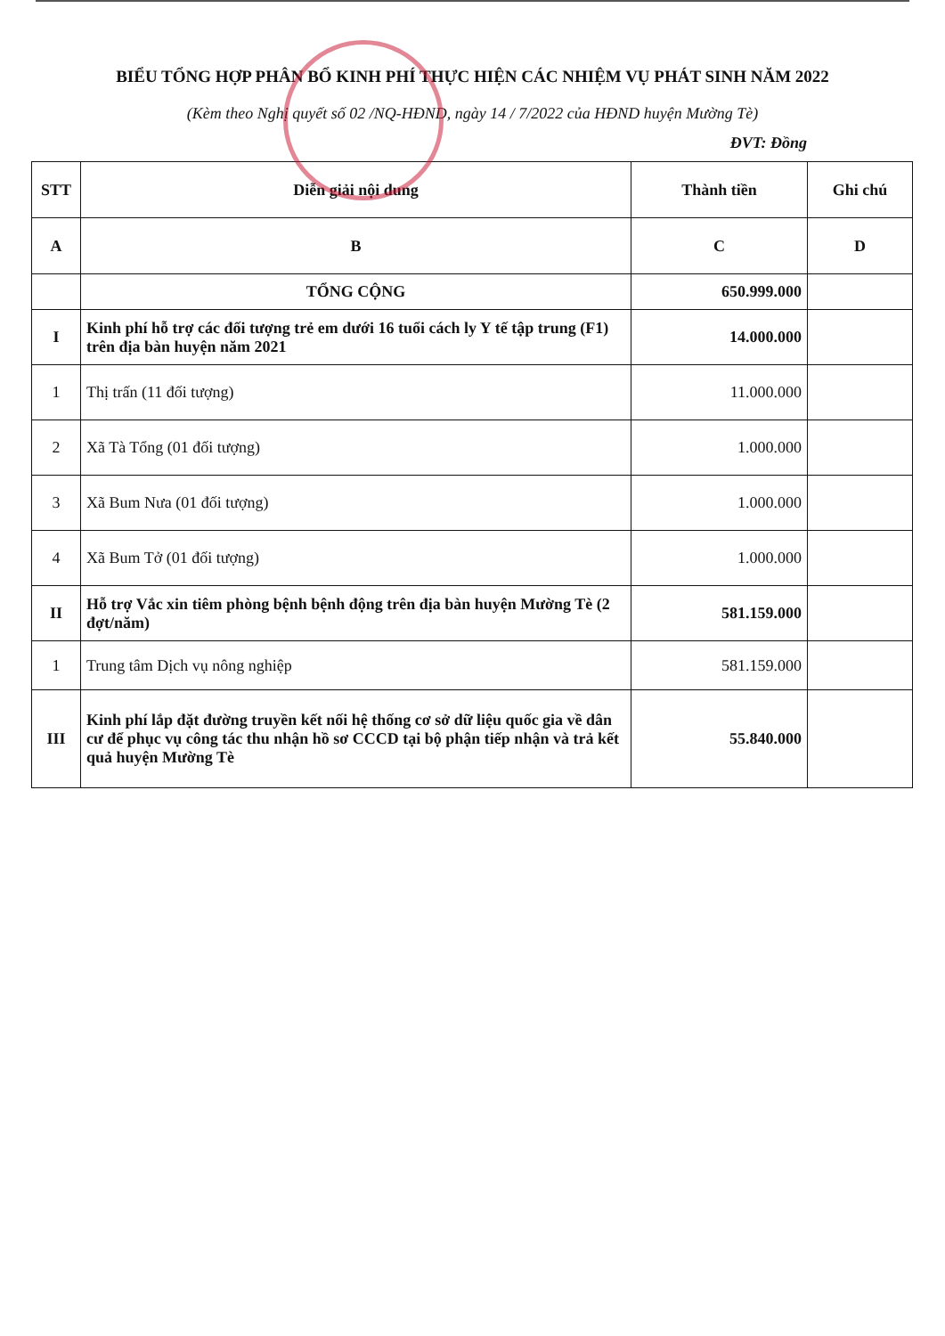BIỂU TỔNG HỢP PHÂN BỔ KINH PHÍ THỰC HIỆN CÁC NHIỆM VỤ PHÁT SINH NĂM 2022
(Kèm theo Nghị quyết số 02 /NQ-HĐND, ngày 14 / 7/2022 của HĐND huyện Mường Tè)
ĐVT: Đồng
| STT | Diễn giải nội dung | Thành tiền | Ghi chú |
| --- | --- | --- | --- |
| A | B | C | D |
| | TỔNG CỘNG | 650.999.000 | |
| I | Kinh phí hỗ trợ các đối tượng trẻ em dưới 16 tuổi cách ly Y tế tập trung (F1) trên địa bàn huyện năm 2021 | 14.000.000 | |
| 1 | Thị trấn (11 đối tượng) | 11.000.000 | |
| 2 | Xã Tà Tổng (01 đối tượng) | 1.000.000 | |
| 3 | Xã Bum Nưa (01 đối tượng) | 1.000.000 | |
| 4 | Xã Bum Tở (01 đối tượng) | 1.000.000 | |
| II | Hỗ trợ Vắc xin tiêm phòng bệnh bệnh động trên địa bàn huyện Mường Tè (2 đợt/năm) | 581.159.000 | |
| 1 | Trung tâm Dịch vụ nông nghiệp | 581.159.000 | |
| III | Kinh phí lắp đặt đường truyền kết nối hệ thống cơ sở dữ liệu quốc gia về dân cư để phục vụ công tác thu nhận hồ sơ CCCD tại bộ phận tiếp nhận và trả kết quả huyện Mường Tè | 55.840.000 | |